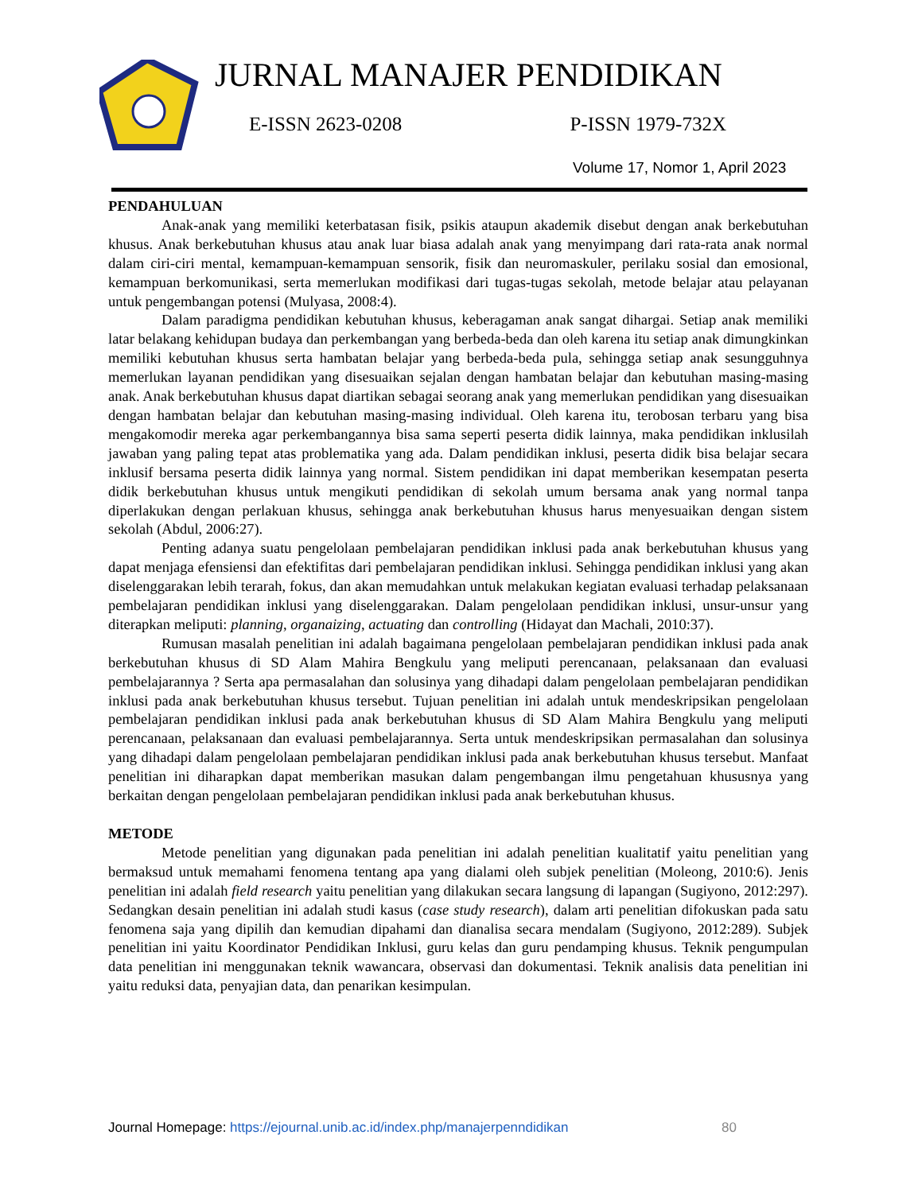JURNAL MANAJER PENDIDIKAN
E-ISSN 2623-0208 P-ISSN 1979-732X
Volume 17, Nomor 1, April 2023
PENDAHULUAN
Anak-anak yang memiliki keterbatasan fisik, psikis ataupun akademik disebut dengan anak berkebutuhan khusus. Anak berkebutuhan khusus atau anak luar biasa adalah anak yang menyimpang dari rata-rata anak normal dalam ciri-ciri mental, kemampuan-kemampuan sensorik, fisik dan neuromaskuler, perilaku sosial dan emosional, kemampuan berkomunikasi, serta memerlukan modifikasi dari tugas-tugas sekolah, metode belajar atau pelayanan untuk pengembangan potensi (Mulyasa, 2008:4).
Dalam paradigma pendidikan kebutuhan khusus, keberagaman anak sangat dihargai. Setiap anak memiliki latar belakang kehidupan budaya dan perkembangan yang berbeda-beda dan oleh karena itu setiap anak dimungkinkan memiliki kebutuhan khusus serta hambatan belajar yang berbeda-beda pula, sehingga setiap anak sesungguhnya memerlukan layanan pendidikan yang disesuaikan sejalan dengan hambatan belajar dan kebutuhan masing-masing anak. Anak berkebutuhan khusus dapat diartikan sebagai seorang anak yang memerlukan pendidikan yang disesuaikan dengan hambatan belajar dan kebutuhan masing-masing individual. Oleh karena itu, terobosan terbaru yang bisa mengakomodir mereka agar perkembangannya bisa sama seperti peserta didik lainnya, maka pendidikan inklusilah jawaban yang paling tepat atas problematika yang ada. Dalam pendidikan inklusi, peserta didik bisa belajar secara inklusif bersama peserta didik lainnya yang normal. Sistem pendidikan ini dapat memberikan kesempatan peserta didik berkebutuhan khusus untuk mengikuti pendidikan di sekolah umum bersama anak yang normal tanpa diperlakukan dengan perlakuan khusus, sehingga anak berkebutuhan khusus harus menyesuaikan dengan sistem sekolah (Abdul, 2006:27).
Penting adanya suatu pengelolaan pembelajaran pendidikan inklusi pada anak berkebutuhan khusus yang dapat menjaga efensiensi dan efektifitas dari pembelajaran pendidikan inklusi. Sehingga pendidikan inklusi yang akan diselenggarakan lebih terarah, fokus, dan akan memudahkan untuk melakukan kegiatan evaluasi terhadap pelaksanaan pembelajaran pendidikan inklusi yang diselenggarakan. Dalam pengelolaan pendidikan inklusi, unsur-unsur yang diterapkan meliputi: planning, organaizing, actuating dan controlling (Hidayat dan Machali, 2010:37).
Rumusan masalah penelitian ini adalah bagaimana pengelolaan pembelajaran pendidikan inklusi pada anak berkebutuhan khusus di SD Alam Mahira Bengkulu yang meliputi perencanaan, pelaksanaan dan evaluasi pembelajarannya ? Serta apa permasalahan dan solusinya yang dihadapi dalam pengelolaan pembelajaran pendidikan inklusi pada anak berkebutuhan khusus tersebut. Tujuan penelitian ini adalah untuk mendeskripsikan pengelolaan pembelajaran pendidikan inklusi pada anak berkebutuhan khusus di SD Alam Mahira Bengkulu yang meliputi perencanaan, pelaksanaan dan evaluasi pembelajarannya. Serta untuk mendeskripsikan permasalahan dan solusinya yang dihadapi dalam pengelolaan pembelajaran pendidikan inklusi pada anak berkebutuhan khusus tersebut. Manfaat penelitian ini diharapkan dapat memberikan masukan dalam pengembangan ilmu pengetahuan khususnya yang berkaitan dengan pengelolaan pembelajaran pendidikan inklusi pada anak berkebutuhan khusus.
METODE
Metode penelitian yang digunakan pada penelitian ini adalah penelitian kualitatif yaitu penelitian yang bermaksud untuk memahami fenomena tentang apa yang dialami oleh subjek penelitian (Moleong, 2010:6). Jenis penelitian ini adalah field research yaitu penelitian yang dilakukan secara langsung di lapangan (Sugiyono, 2012:297). Sedangkan desain penelitian ini adalah studi kasus (case study research), dalam arti penelitian difokuskan pada satu fenomena saja yang dipilih dan kemudian dipahami dan dianalisa secara mendalam (Sugiyono, 2012:289). Subjek penelitian ini yaitu Koordinator Pendidikan Inklusi, guru kelas dan guru pendamping khusus. Teknik pengumpulan data penelitian ini menggunakan teknik wawancara, observasi dan dokumentasi. Teknik analisis data penelitian ini yaitu reduksi data, penyajian data, dan penarikan kesimpulan.
Journal Homepage: https://ejournal.unib.ac.id/index.php/manajerpenndidikan 80